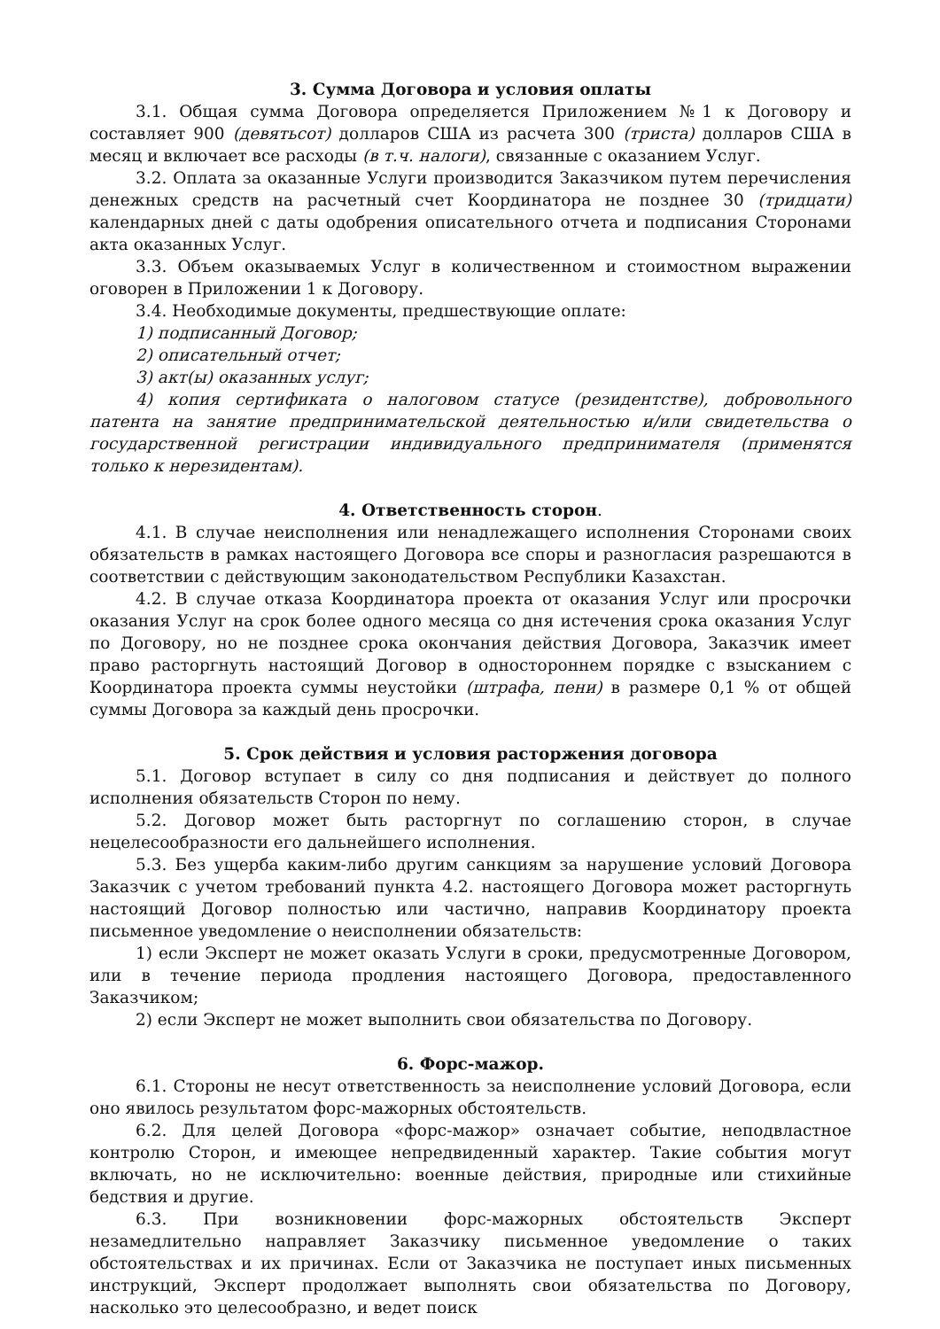3. Сумма Договора и условия оплаты
3.1. Общая сумма Договора определяется Приложением №1 к Договору и составляет 900 (девятьсот) долларов США из расчета 300 (триста) долларов США в месяц и включает все расходы (в т.ч. налоги), связанные с оказанием Услуг.
3.2. Оплата за оказанные Услуги производится Заказчиком путем перечисления денежных средств на расчетный счет Координатора не позднее 30 (тридцати) календарных дней с даты одобрения описательного отчета и подписания Сторонами акта оказанных Услуг.
3.3. Объем оказываемых Услуг в количественном и стоимостном выражении оговорен в Приложении 1 к Договору.
3.4. Необходимые документы, предшествующие оплате:
1) подписанный Договор;
2) описательный отчет;
3) акт(ы) оказанных услуг;
4) копия сертификата о налоговом статусе (резидентстве), добровольного патента на занятие предпринимательской деятельностью и/или свидетельства о государственной регистрации индивидуального предпринимателя (применятся только к нерезидентам).
4. Ответственность сторон.
4.1. В случае неисполнения или ненадлежащего исполнения Сторонами своих обязательств в рамках настоящего Договора все споры и разногласия разрешаются в соответствии с действующим законодательством Республики Казахстан.
4.2. В случае отказа Координатора проекта от оказания Услуг или просрочки оказания Услуг на срок более одного месяца со дня истечения срока оказания Услуг по Договору, но не позднее срока окончания действия Договора, Заказчик имеет право расторгнуть настоящий Договор в одностороннем порядке с взысканием с Координатора проекта суммы неустойки (штрафа, пени) в размере 0,1 % от общей суммы Договора за каждый день просрочки.
5. Срок действия и условия расторжения договора
5.1. Договор вступает в силу со дня подписания и действует до полного исполнения обязательств Сторон по нему.
5.2. Договор может быть расторгнут по соглашению сторон, в случае нецелесообразности его дальнейшего исполнения.
5.3. Без ущерба каким-либо другим санкциям за нарушение условий Договора Заказчик с учетом требований пункта 4.2. настоящего Договора может расторгнуть настоящий Договор полностью или частично, направив Координатору проекта письменное уведомление о неисполнении обязательств:
1) если Эксперт не может оказать Услуги в сроки, предусмотренные Договором, или в течение периода продления настоящего Договора, предоставленного Заказчиком;
2) если Эксперт не может выполнить свои обязательства по Договору.
6. Форс-мажор.
6.1. Стороны не несут ответственность за неисполнение условий Договора, если оно явилось результатом форс-мажорных обстоятельств.
6.2. Для целей Договора «форс-мажор» означает событие, неподвластное контролю Сторон, и имеющее непредвиденный характер. Такие события могут включать, но не исключительно: военные действия, природные или стихийные бедствия и другие.
6.3. При возникновении форс-мажорных обстоятельств Эксперт незамедлительно направляет Заказчику письменное уведомление о таких обстоятельствах и их причинах. Если от Заказчика не поступает иных письменных инструкций, Эксперт продолжает выполнять свои обязательства по Договору, насколько это целесообразно, и ведет поиск